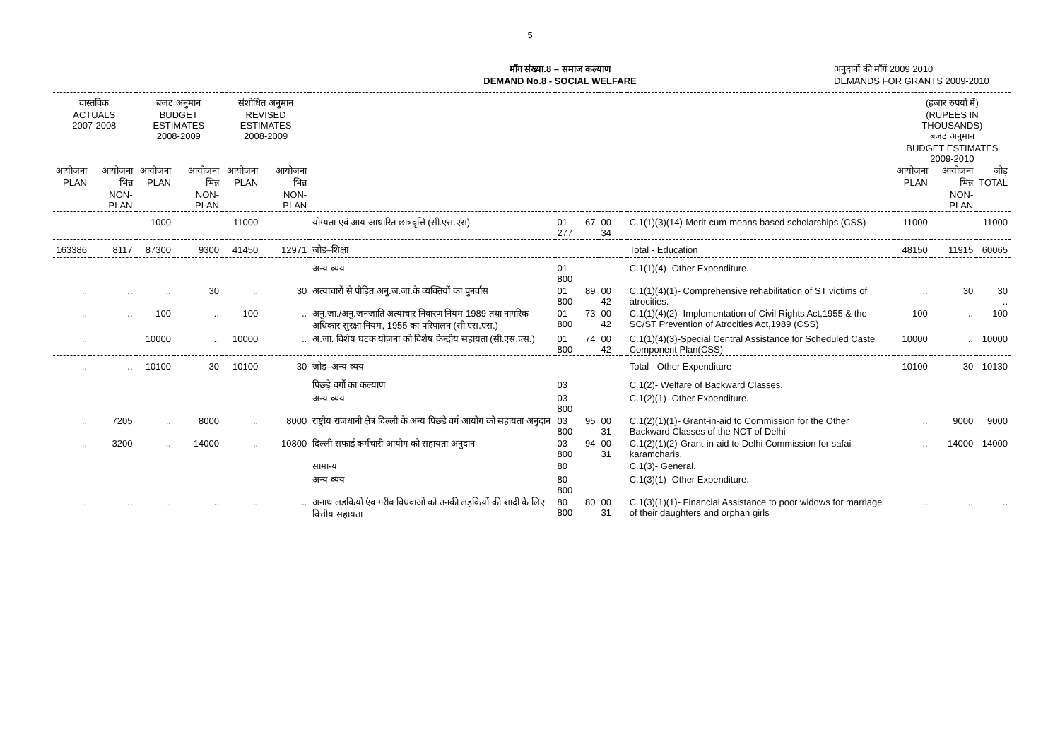5
माँग संख्या.8 – समाज कल्याण
DEMAND No.8 - SOCIAL WELFARE
अनुदानों की माँगें 2009 2010
DEMANDS FOR GRANTS 2009-2010
| वास्तविक ACTUALS 2007-2008 | | बजट अनुमान BUDGET ESTIMATES 2008-2009 | | संशोधित अनुमान REVISED ESTIMATES 2008-2009 | | | | | | | | (हजार रुपयों में) (RUPEES IN THOUSANDS) बजट अनुमान BUDGET ESTIMATES 2009-2010 | | |
| --- | --- | --- | --- | --- | --- | --- | --- | --- | --- | --- | --- | --- | --- | --- |
| आयोजना PLAN | आयोजना भिन्न NON-PLAN | आयोजना PLAN | आयोजना भिन्न NON-PLAN | आयोजना PLAN | आयोजना भिन्न NON-PLAN | | | | | | | आयोजना PLAN | आयोजना भिन्न NON-PLAN | जोड़ TOTAL |
| | | 1000 | | 11000 | | योग्यता एवं आय आधारित छात्रवृत्ति (सी.एस.एस) | 01 277 | 67 | 00 34 | | C.1(1)(3)(14)-Merit-cum-means based scholarships (CSS) | 11000 | | 11000 |
| 163386 | 8117 | 87300 | 9300 | 41450 | 12971 | जोड़–शिक्षा | | | | | Total - Education | 48150 | 11915 | 60065 |
| | | | | | | अन्य व्यय | 01 800 | | | | C.1(1)(4)- Other Expenditure. | | | |
| .. | .. | .. | 30 | .. | 30 | अत्याचारों से पीड़ित अनु.ज.जा.के व्यक्तियों का पुनर्वास | 01 800 | 89 | 00 42 | | C.1(1)(4)(1)- Comprehensive rehabilitation of ST victims of atrocities. | .. | 30 | 30 .. |
| .. | .. | 100 | .. | 100 | .. | अनु.जा./अनु.जनजाति अत्याचार निवारण नियम 1989 तथा नागरिक अधिकार सुरक्षा नियम, 1955 का परिपालन (सी.एस.एस.) | 01 800 | 73 | 00 42 | | C.1(1)(4)(2)- Implementation of Civil Rights Act,1955 & the SC/ST Prevention of Atrocities Act,1989 (CSS) | 100 | .. | 100 |
| .. | | 10000 | .. | 10000 | .. | अ.जा. विशेष घटक योजना को विशेष केन्द्रीय सहायता (सी.एस.एस.) | 01 800 | 74 | 00 42 | | C.1(1)(4)(3)-Special Central Assistance for Scheduled Caste Component Plan(CSS) | 10000 | .. | 10000 |
| .. | .. | 10100 | 30 | 10100 | 30 | जोड़–अन्य व्यय | | | | | Total - Other Expenditure | 10100 | 30 | 10130 |
| | | | | | | पिछड़े वर्गो का कल्याण | 03 | | | | C.1(2)- Welfare of Backward Classes. | | | |
| | | | | | | अन्य व्यय | 03 800 | | | | C.1(2)(1)- Other Expenditure. | | | |
| .. | 7205 | .. | 8000 | .. | 8000 | राष्ट्रीय राजधानी क्षेत्र दिल्ली के अन्य पिछड़े वर्ग आयोग को सहायता अनुदान | 03 800 | 95 | 00 31 | | C.1(2)(1)(1)- Grant-in-aid to Commission for the Other Backward Classes of the NCT of Delhi | .. | 9000 | 9000 |
| .. | 3200 | .. | 14000 | .. | 10800 | दिल्ली सफाई कर्मचारी आयोग को सहायता अनुदान | 03 800 | 94 | 00 31 | | C.1(2)(1)(2)-Grant-in-aid to Delhi Commission for safai karamcharis. | .. | 14000 | 14000 |
| | | | | | | सामान्य | 80 | | | | C.1(3)- General. | | | |
| | | | | | | अन्य व्यय | 80 800 | | | | C.1(3)(1)- Other Expenditure. | | | |
| .. | .. | .. | .. | .. | .. | अनाथ लडकियों एंव गरीब विधवाओं को उनकी लड़कियों की शादी के लिए वित्तीय सहायता | 80 800 | 80 | 00 31 | | C.1(3)(1)(1)- Financial Assistance to poor widows for marriage of their daughters and orphan girls | .. | .. | .. |